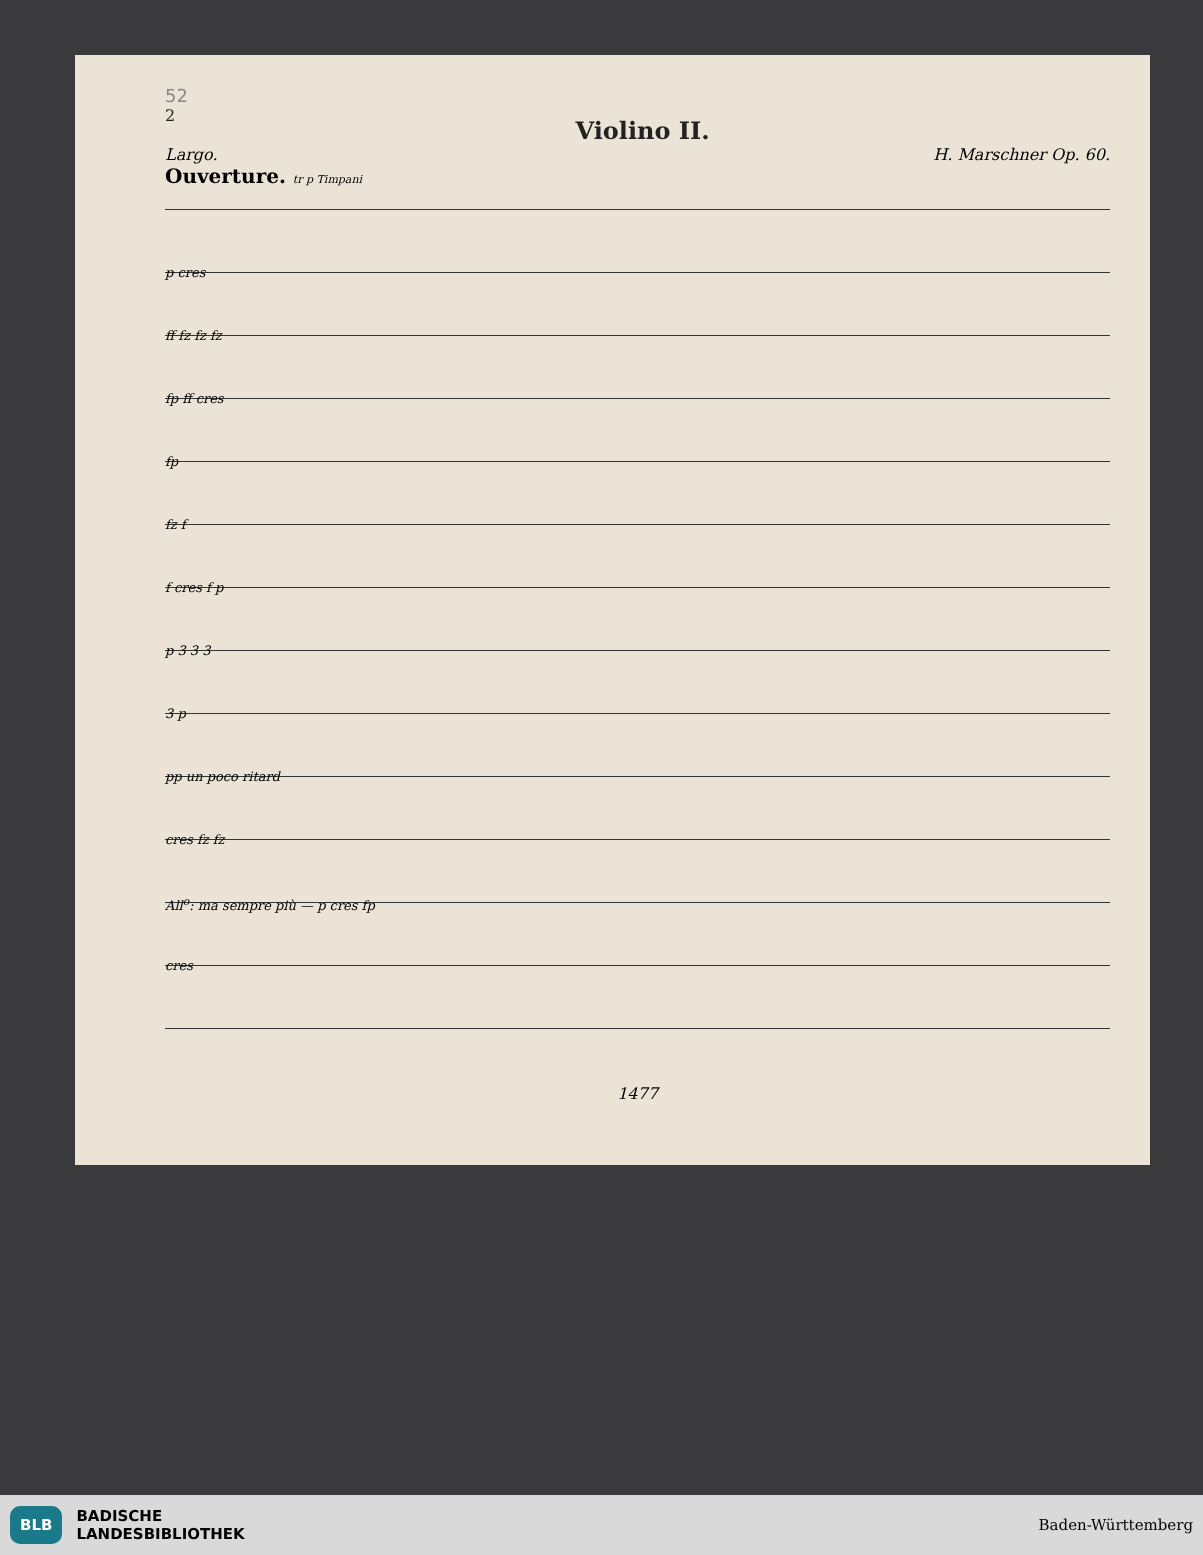52
2 Violino II.
Largo. H. Marschner Op. 60.
Ouverture. tr p Timpani
p cres
ff fz fz fz
fp ff cres
fp
fz f
f cres f p
p 3 3 3
3 p
pp un poco ritard
cres fz fz
All<sup>o</sup>: ma sempre più — p cres fp
cres
1477
BLB BADISCHE
LANDESBIBLIOTHEK Baden-Württemberg